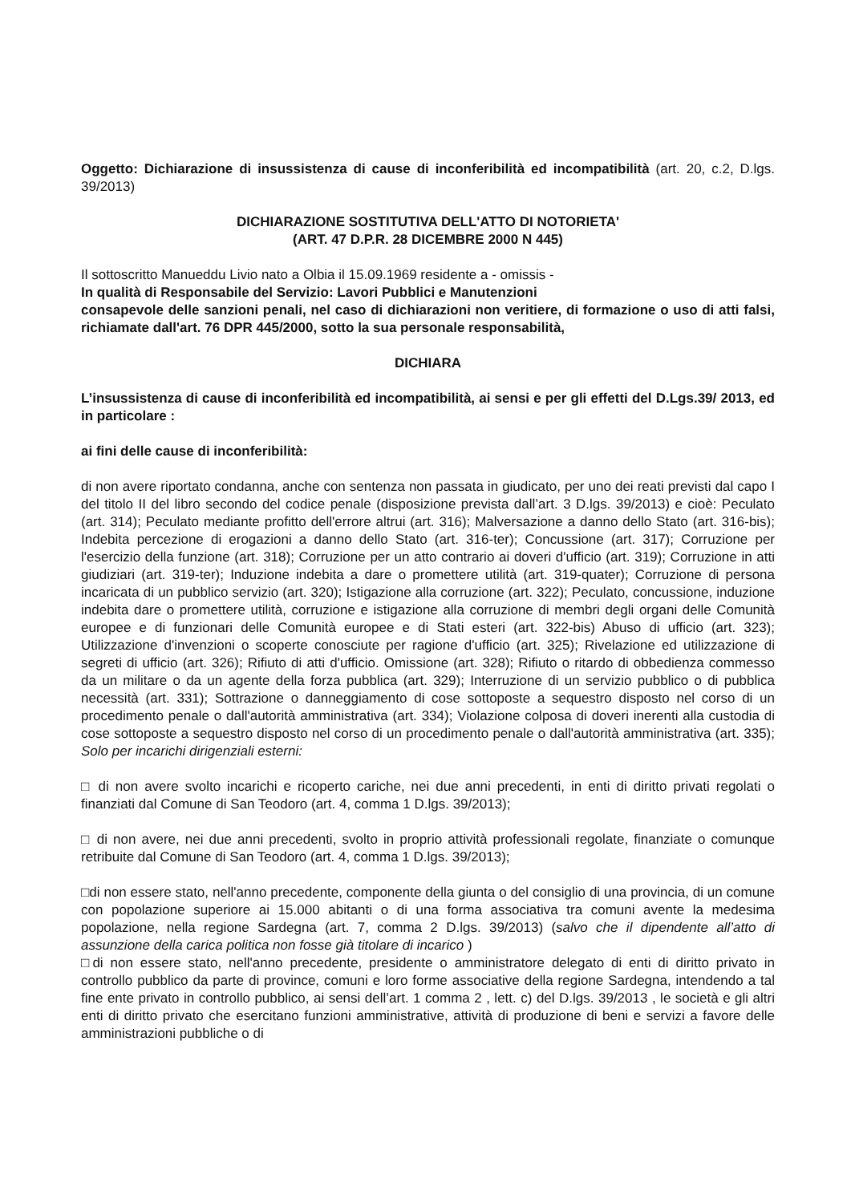Oggetto: Dichiarazione di insussistenza di cause di inconferibilità ed incompatibilità (art. 20, c.2, D.lgs. 39/2013)
DICHIARAZIONE SOSTITUTIVA DELL'ATTO DI NOTORIETA'
(ART. 47 D.P.R. 28 DICEMBRE 2000 N 445)
Il sottoscritto Manueddu Livio nato a Olbia il 15.09.1969 residente a - omissis -
In qualità di Responsabile del Servizio: Lavori Pubblici e Manutenzioni
consapevole delle sanzioni penali, nel caso di dichiarazioni non veritiere, di formazione o uso di atti falsi, richiamate dall'art. 76 DPR 445/2000, sotto la sua personale responsabilità,
DICHIARA
L’insussistenza di cause di inconferibilità ed incompatibilità, ai sensi e per gli effetti del D.Lgs.39/ 2013, ed in particolare :
ai fini delle cause di inconferibilità:
di non avere riportato condanna, anche con sentenza non passata in giudicato, per uno dei reati previsti dal capo I del titolo II del libro secondo del codice penale (disposizione prevista dall’art. 3 D.lgs. 39/2013) e cioè: Peculato (art. 314); Peculato mediante profitto dell'errore altrui (art. 316); Malversazione a danno dello Stato (art. 316-bis); Indebita percezione di erogazioni a danno dello Stato (art. 316-ter); Concussione (art. 317); Corruzione per l'esercizio della funzione (art. 318); Corruzione per un atto contrario ai doveri d'ufficio (art. 319); Corruzione in atti giudiziari (art. 319-ter); Induzione indebita a dare o promettere utilità (art. 319-quater); Corruzione di persona incaricata di un pubblico servizio (art. 320); Istigazione alla corruzione (art. 322); Peculato, concussione, induzione indebita dare o promettere utilità, corruzione e istigazione alla corruzione di membri degli organi delle Comunità europee e di funzionari delle Comunità europee e di Stati esteri (art. 322-bis) Abuso di ufficio (art. 323); Utilizzazione d'invenzioni o scoperte conosciute per ragione d'ufficio (art. 325); Rivelazione ed utilizzazione di segreti di ufficio (art. 326); Rifiuto di atti d'ufficio. Omissione (art. 328); Rifiuto o ritardo di obbedienza commesso da un militare o da un agente della forza pubblica (art. 329); Interruzione di un servizio pubblico o di pubblica necessità (art. 331); Sottrazione o danneggiamento di cose sottoposte a sequestro disposto nel corso di un procedimento penale o dall'autorità amministrativa (art. 334); Violazione colposa di doveri inerenti alla custodia di cose sottoposte a sequestro disposto nel corso di un procedimento penale o dall'autorità amministrativa (art. 335); Solo per incarichi dirigenziali esterni:
□ di non avere svolto incarichi e ricoperto cariche, nei due anni precedenti, in enti di diritto privati regolati o finanziati dal Comune di San Teodoro (art. 4, comma 1 D.lgs. 39/2013);
□ di non avere, nei due anni precedenti, svolto in proprio attività professionali regolate, finanziate o comunque retribuite dal Comune di San Teodoro (art. 4, comma 1 D.lgs. 39/2013);
□di non essere stato, nell'anno precedente, componente della giunta o del consiglio di una provincia, di un comune con popolazione superiore ai 15.000 abitanti o di una forma associativa tra comuni avente la medesima popolazione, nella regione Sardegna (art. 7, comma 2 D.lgs. 39/2013) (salvo che il dipendente all’atto di assunzione della carica politica non fosse già titolare di incarico )
□di non essere stato, nell'anno precedente, presidente o amministratore delegato di enti di diritto privato in controllo pubblico da parte di province, comuni e loro forme associative della regione Sardegna, intendendo a tal fine ente privato in controllo pubblico, ai sensi dell’art. 1 comma 2 , lett. c) del D.lgs. 39/2013 , le società e gli altri enti di diritto privato che esercitano funzioni amministrative, attività di produzione di beni e servizi a favore delle amministrazioni pubbliche o di